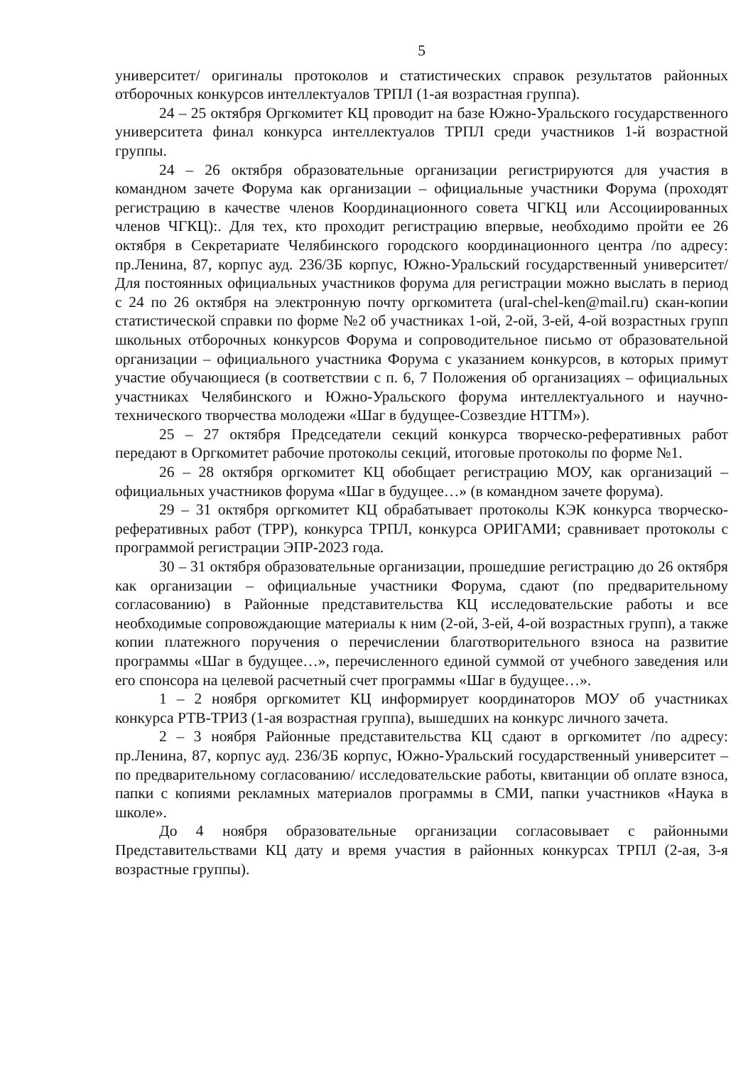5
университет/ оригиналы протоколов и статистических справок результатов районных отборочных конкурсов интеллектуалов ТРПЛ (1-ая возрастная группа).
24 – 25 октября Оргкомитет КЦ проводит на базе Южно-Уральского государственного университета финал конкурса интеллектуалов ТРПЛ среди участников 1-й возрастной группы.
24 – 26 октября образовательные организации регистрируются для участия в командном зачете Форума как организации – официальные участники Форума (проходят регистрацию в качестве членов Координационного совета ЧГКЦ или Ассоциированных членов ЧГКЦ):. Для тех, кто проходит регистрацию впервые, необходимо пройти ее 26 октября в Секретариате Челябинского городского координационного центра /по адресу: пр.Ленина, 87, корпус ауд. 236/3Б корпус, Южно-Уральский государственный университет/ Для постоянных официальных участников форума для регистрации можно выслать в период с 24 по 26 октября на электронную почту оргкомитета (ural-chel-ken@mail.ru) скан-копии статистической справки по форме №2 об участниках 1-ой, 2-ой, 3-ей, 4-ой возрастных групп школьных отборочных конкурсов Форума и сопроводительное письмо от образовательной организации – официального участника Форума с указанием конкурсов, в которых примут участие обучающиеся (в соответствии с п. 6, 7 Положения об организациях – официальных участниках Челябинского и Южно-Уральского форума интеллектуального и научно-технического творчества молодежи «Шаг в будущее-Созвездие НТТМ»).
25 – 27 октября Председатели секций конкурса творческо-реферативных работ передают в Оргкомитет рабочие протоколы секций, итоговые протоколы по форме №1.
26 – 28 октября оргкомитет КЦ обобщает регистрацию МОУ, как организаций – официальных участников форума «Шаг в будущее…» (в командном зачете форума).
29 – 31 октября оргкомитет КЦ обрабатывает протоколы КЭК конкурса творческо-реферативных работ (ТРР), конкурса ТРПЛ, конкурса ОРИГАМИ; сравнивает протоколы с программой регистрации ЭПР-2023 года.
30 – 31 октября образовательные организации, прошедшие регистрацию до 26 октября как организации – официальные участники Форума, сдают (по предварительному согласованию) в Районные представительства КЦ исследовательские работы и все необходимые сопровождающие материалы к ним (2-ой, 3-ей, 4-ой возрастных групп), а также копии платежного поручения о перечислении благотворительного взноса на развитие программы «Шаг в будущее…», перечисленного единой суммой от учебного заведения или его спонсора на целевой расчетный счет программы «Шаг в будущее…».
1 – 2 ноября оргкомитет КЦ информирует координаторов МОУ об участниках конкурса РТВ-ТРИЗ (1-ая возрастная группа), вышедших на конкурс личного зачета.
2 – 3 ноября Районные представительства КЦ сдают в оргкомитет /по адресу: пр.Ленина, 87, корпус ауд. 236/3Б корпус, Южно-Уральский государственный университет – по предварительному согласованию/ исследовательские работы, квитанции об оплате взноса, папки с копиями рекламных материалов программы в СМИ, папки участников «Наука в школе».
До 4 ноября образовательные организации согласовывает с районными Представительствами КЦ дату и время участия в районных конкурсах ТРПЛ (2-ая, 3-я возрастные группы).